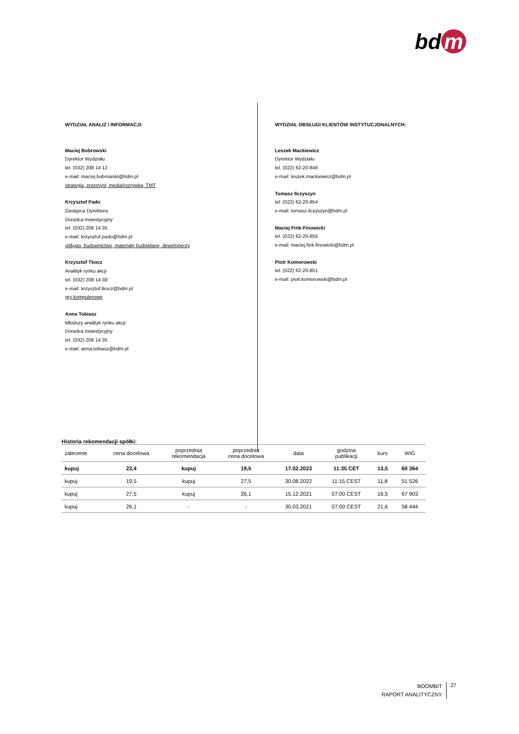bd m
WYDZIAŁ ANALIZ i INFORMACJI:
Maciej Bobrowski
Dyrektor Wydziału
tel. (032) 208 14 12
e-mail: maciej.bobrowski@bdm.pl
strategia, przemysł, media/rozrywka, TMT
Krzysztof Pado
Zastępca Dyrektora
Doradca Inwestycyjny
tel. (032) 208 14 35
e-mail: krzysztof.pado@bdm.pl
oil&gas, budownictwo, materiały budowlane, deweloperzy
Krzysztof Tkocz
Analityk rynku akcji
tel. (032) 208 14 38
e-mail: krzysztof.tkocz@bdm.pl
gry komputerowe
Anna Tobiasz
Młodszy analityk rynku akcji
Doradca Inwestycyjny
tel. (032) 208 14 35
e-mail: anna.tobiasz@bdm.pl
WYDZIAŁ OBSŁUGI KLIENTÓW INSTYTUCJONALNYCH:
Leszek Mackiewicz
Dyrektor Wydziału
tel. (022) 62-20-848
e-mail: leszek.mackiewicz@bdm.pl
Tomasz Ilczyszyn
tel. (022) 62-20-854
e-mail: tomasz.ilczyszyn@bdm.pl
Maciej Fink-Finowicki
tel. (022) 62-20-855
e-mail: maciej.fink-finowicki@bdm.pl
Piotr Komorowski
tel. (022) 62-20-851
e-mail: piotr.komorowski@bdm.pl
Historia rekomendacji spółki:
| zalecenie | cena docelowa | poprzednia rekomendacja | poprzednia cena docelowa | data | godzina publikacji | kurs | WIG |
| --- | --- | --- | --- | --- | --- | --- | --- |
| kupuj | 23,4 | kupuj | 19,5 | 17.02.2023 | 11:35 CET | 13,5 | 60 364 |
| kupuj | 19,5 | kupuj | 27,5 | 30.08.2022 | 11:15 CEST | 11,8 | 51 526 |
| kupuj | 27,5 | kupuj | 26,1 | 15.12.2021 | 07:00 CEST | 16,5 | 67 903 |
| kupuj | 26,1 | - | - | 30.03.2021 | 07:00 CEST | 21,6 | 58 444 |
BOOMBIT
RAPORT ANALITYCZNY
27